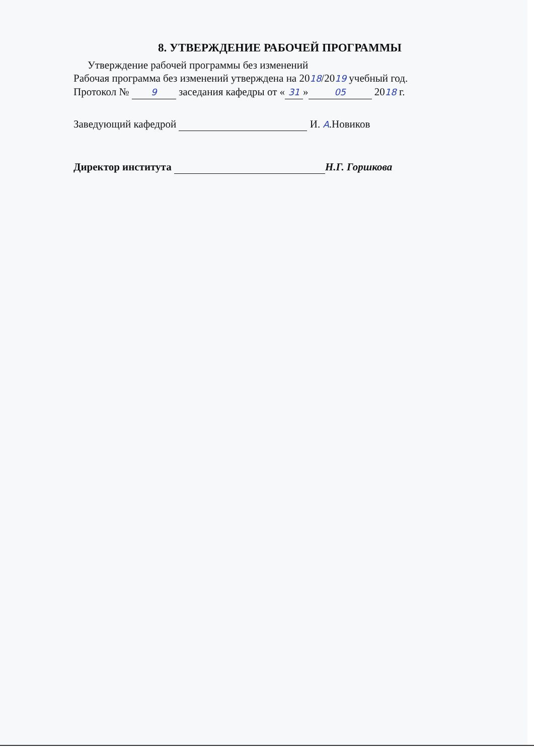8. УТВЕРЖДЕНИЕ РАБОЧЕЙ ПРОГРАММЫ
Утверждение рабочей программы без изменений
Рабочая программа без изменений утверждена на 2018/2019 учебный год.
Протокол № 9 заседания кафедры от « 31 » 05 2018 г.
Заведующий кафедрой И. А.Новиков
Директор института Н.Г. Горшкова